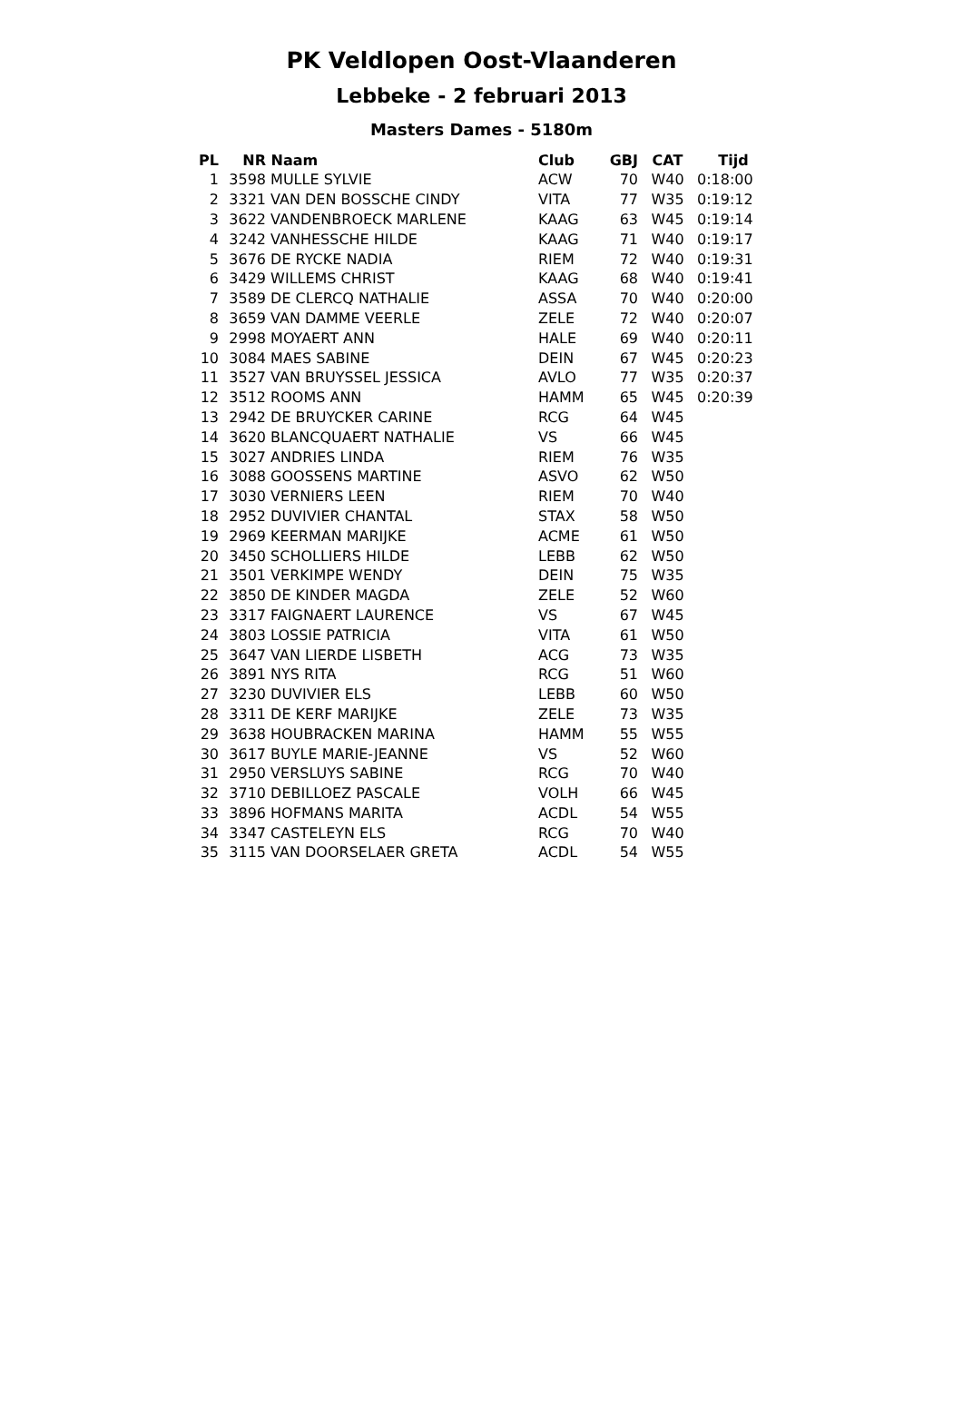PK Veldlopen Oost-Vlaanderen
Lebbeke - 2 februari 2013
Masters Dames - 5180m
| PL | NR | Naam | Club | GBJ | CAT | Tijd |
| --- | --- | --- | --- | --- | --- | --- |
| 1 | 3598 | MULLE SYLVIE | ACW | 70 | W40 | 0:18:00 |
| 2 | 3321 | VAN DEN BOSSCHE CINDY | VITA | 77 | W35 | 0:19:12 |
| 3 | 3622 | VANDENBROECK MARLENE | KAAG | 63 | W45 | 0:19:14 |
| 4 | 3242 | VANHESSCHE HILDE | KAAG | 71 | W40 | 0:19:17 |
| 5 | 3676 | DE RYCKE NADIA | RIEM | 72 | W40 | 0:19:31 |
| 6 | 3429 | WILLEMS CHRIST | KAAG | 68 | W40 | 0:19:41 |
| 7 | 3589 | DE CLERCQ NATHALIE | ASSA | 70 | W40 | 0:20:00 |
| 8 | 3659 | VAN DAMME VEERLE | ZELE | 72 | W40 | 0:20:07 |
| 9 | 2998 | MOYAERT ANN | HALE | 69 | W40 | 0:20:11 |
| 10 | 3084 | MAES SABINE | DEIN | 67 | W45 | 0:20:23 |
| 11 | 3527 | VAN BRUYSSEL JESSICA | AVLO | 77 | W35 | 0:20:37 |
| 12 | 3512 | ROOMS ANN | HAMM | 65 | W45 | 0:20:39 |
| 13 | 2942 | DE BRUYCKER CARINE | RCG | 64 | W45 | |
| 14 | 3620 | BLANCQUAERT NATHALIE | VS | 66 | W45 | |
| 15 | 3027 | ANDRIES LINDA | RIEM | 76 | W35 | |
| 16 | 3088 | GOOSSENS MARTINE | ASVO | 62 | W50 | |
| 17 | 3030 | VERNIERS LEEN | RIEM | 70 | W40 | |
| 18 | 2952 | DUVIVIER CHANTAL | STAX | 58 | W50 | |
| 19 | 2969 | KEERMAN MARIJKE | ACME | 61 | W50 | |
| 20 | 3450 | SCHOLLIERS HILDE | LEBB | 62 | W50 | |
| 21 | 3501 | VERKIMPE WENDY | DEIN | 75 | W35 | |
| 22 | 3850 | DE KINDER MAGDA | ZELE | 52 | W60 | |
| 23 | 3317 | FAIGNAERT LAURENCE | VS | 67 | W45 | |
| 24 | 3803 | LOSSIE PATRICIA | VITA | 61 | W50 | |
| 25 | 3647 | VAN LIERDE LISBETH | ACG | 73 | W35 | |
| 26 | 3891 | NYS RITA | RCG | 51 | W60 | |
| 27 | 3230 | DUVIVIER ELS | LEBB | 60 | W50 | |
| 28 | 3311 | DE KERF MARIJKE | ZELE | 73 | W35 | |
| 29 | 3638 | HOUBRACKEN MARINA | HAMM | 55 | W55 | |
| 30 | 3617 | BUYLE MARIE-JEANNE | VS | 52 | W60 | |
| 31 | 2950 | VERSLUYS SABINE | RCG | 70 | W40 | |
| 32 | 3710 | DEBILLOEZ PASCALE | VOLH | 66 | W45 | |
| 33 | 3896 | HOFMANS MARITA | ACDL | 54 | W55 | |
| 34 | 3347 | CASTELEYN ELS | RCG | 70 | W40 | |
| 35 | 3115 | VAN DOORSELAER GRETA | ACDL | 54 | W55 | |